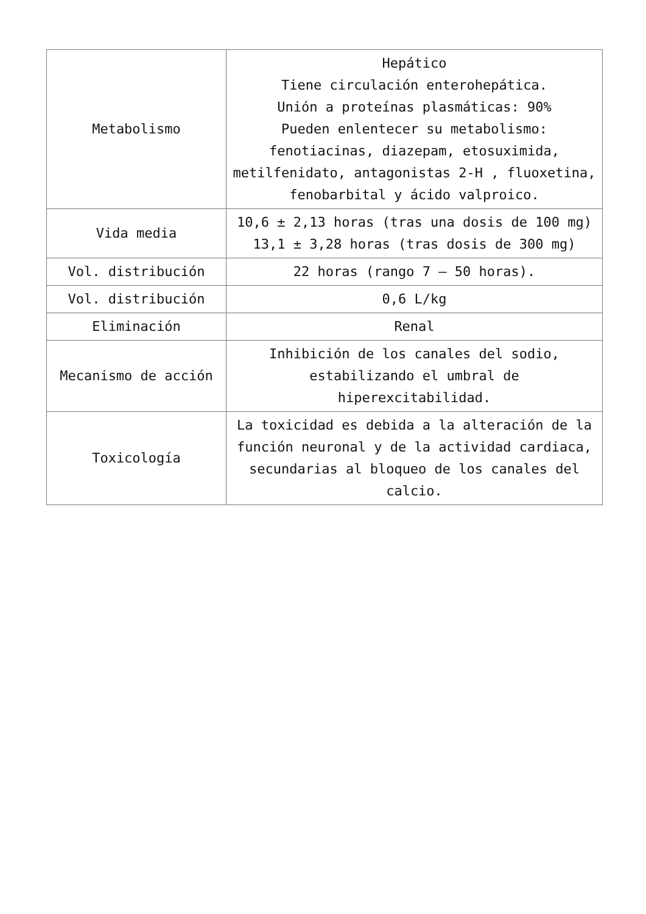| Metabolismo | Hepático Tiene circulación enterohepática. Unión a proteínas plasmáticas: 90% Pueden enlentecer su metabolismo: fenotiacinas, diazepam, etosuximida, metilfenidato, antagonistas 2-H , fluoxetina, fenobarbital y ácido valproico. |
| Vida media | 10,6 ± 2,13 horas (tras una dosis de 100 mg) 13,1 ± 3,28 horas (tras dosis de 300 mg) |
| Vol. distribución | 22 horas (rango 7 – 50 horas). |
| Vol. distribución | 0,6 L/kg |
| Eliminación | Renal |
| Mecanismo de acción | Inhibición de los canales del sodio, estabilizando el umbral de hiperexcitabilidad. |
| Toxicología | La toxicidad es debida a la alteración de la función neuronal y de la actividad cardiaca, secundarias al bloqueo de los canales del calcio. |